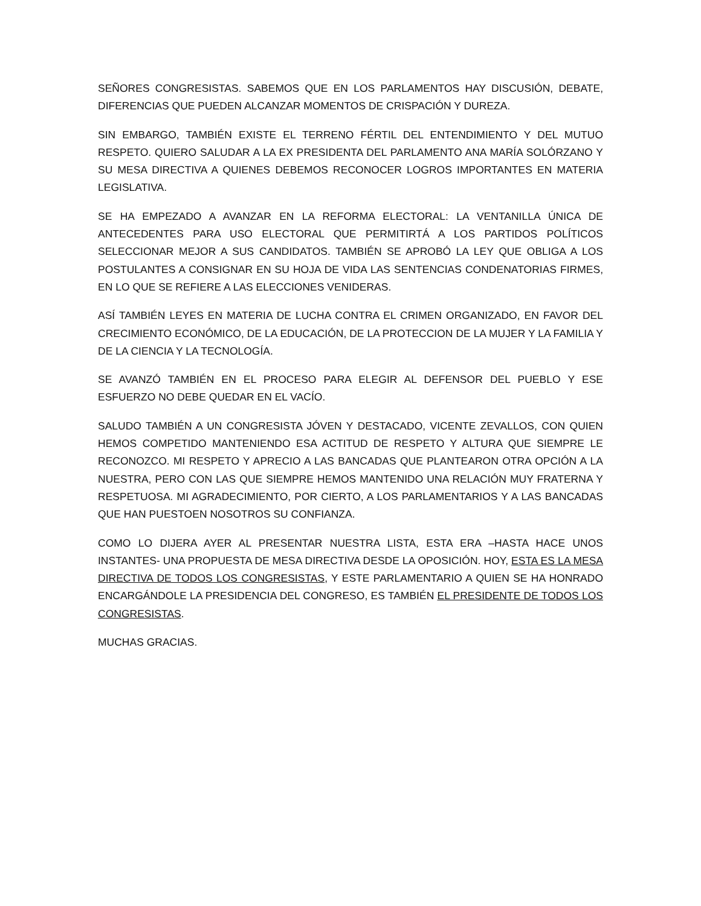SEÑORES CONGRESISTAS. SABEMOS QUE EN LOS PARLAMENTOS HAY DISCUSIÓN, DEBATE, DIFERENCIAS QUE PUEDEN ALCANZAR MOMENTOS DE CRISPACIÓN Y DUREZA.
SIN EMBARGO, TAMBIÉN EXISTE EL TERRENO FÉRTIL DEL ENTENDIMIENTO Y DEL MUTUO RESPETO. QUIERO SALUDAR A LA EX PRESIDENTA DEL PARLAMENTO ANA MARÍA SOLÓRZANO Y SU MESA DIRECTIVA A QUIENES DEBEMOS RECONOCER LOGROS IMPORTANTES EN MATERIA LEGISLATIVA.
SE HA EMPEZADO A AVANZAR EN LA REFORMA ELECTORAL: LA VENTANILLA ÚNICA DE ANTECEDENTES PARA USO ELECTORAL QUE PERMITIRTÁ A LOS PARTIDOS POLÍTICOS SELECCIONAR MEJOR A SUS CANDIDATOS. TAMBIÉN SE APROBÓ LA LEY QUE OBLIGA A LOS POSTULANTES A CONSIGNAR EN SU HOJA DE VIDA LAS SENTENCIAS CONDENATORIAS FIRMES, EN LO QUE SE REFIERE A LAS ELECCIONES VENIDERAS.
ASÍ TAMBIÉN LEYES EN MATERIA DE LUCHA CONTRA EL CRIMEN ORGANIZADO, EN FAVOR DEL CRECIMIENTO ECONÓMICO, DE LA EDUCACIÓN, DE LA PROTECCION DE LA MUJER Y LA FAMILIA Y DE LA CIENCIA Y LA TECNOLOGÍA.
SE AVANZÓ TAMBIÉN EN EL PROCESO PARA ELEGIR AL DEFENSOR DEL PUEBLO Y ESE ESFUERZO NO DEBE QUEDAR EN EL VACÍO.
SALUDO TAMBIÉN A UN CONGRESISTA JÓVEN Y DESTACADO, VICENTE ZEVALLOS, CON QUIEN HEMOS COMPETIDO MANTENIENDO ESA ACTITUD DE RESPETO Y ALTURA QUE SIEMPRE LE RECONOZCO. MI RESPETO Y APRECIO A LAS BANCADAS QUE PLANTEARON OTRA OPCIÓN A LA NUESTRA, PERO CON LAS QUE SIEMPRE HEMOS MANTENIDO UNA RELACIÓN MUY FRATERNA Y RESPETUOSA. MI AGRADECIMIENTO, POR CIERTO, A LOS PARLAMENTARIOS Y A LAS BANCADAS QUE HAN PUESTOEN NOSOTROS SU CONFIANZA.
COMO LO DIJERA AYER AL PRESENTAR NUESTRA LISTA, ESTA ERA –HASTA HACE UNOS INSTANTES- UNA PROPUESTA DE MESA DIRECTIVA DESDE LA OPOSICIÓN. HOY, ESTA ES LA MESA DIRECTIVA DE TODOS LOS CONGRESISTAS, Y ESTE PARLAMENTARIO A QUIEN SE HA HONRADO ENCARGÁNDOLE LA PRESIDENCIA DEL CONGRESO, ES TAMBIÉN EL PRESIDENTE DE TODOS LOS CONGRESISTAS.
MUCHAS GRACIAS.